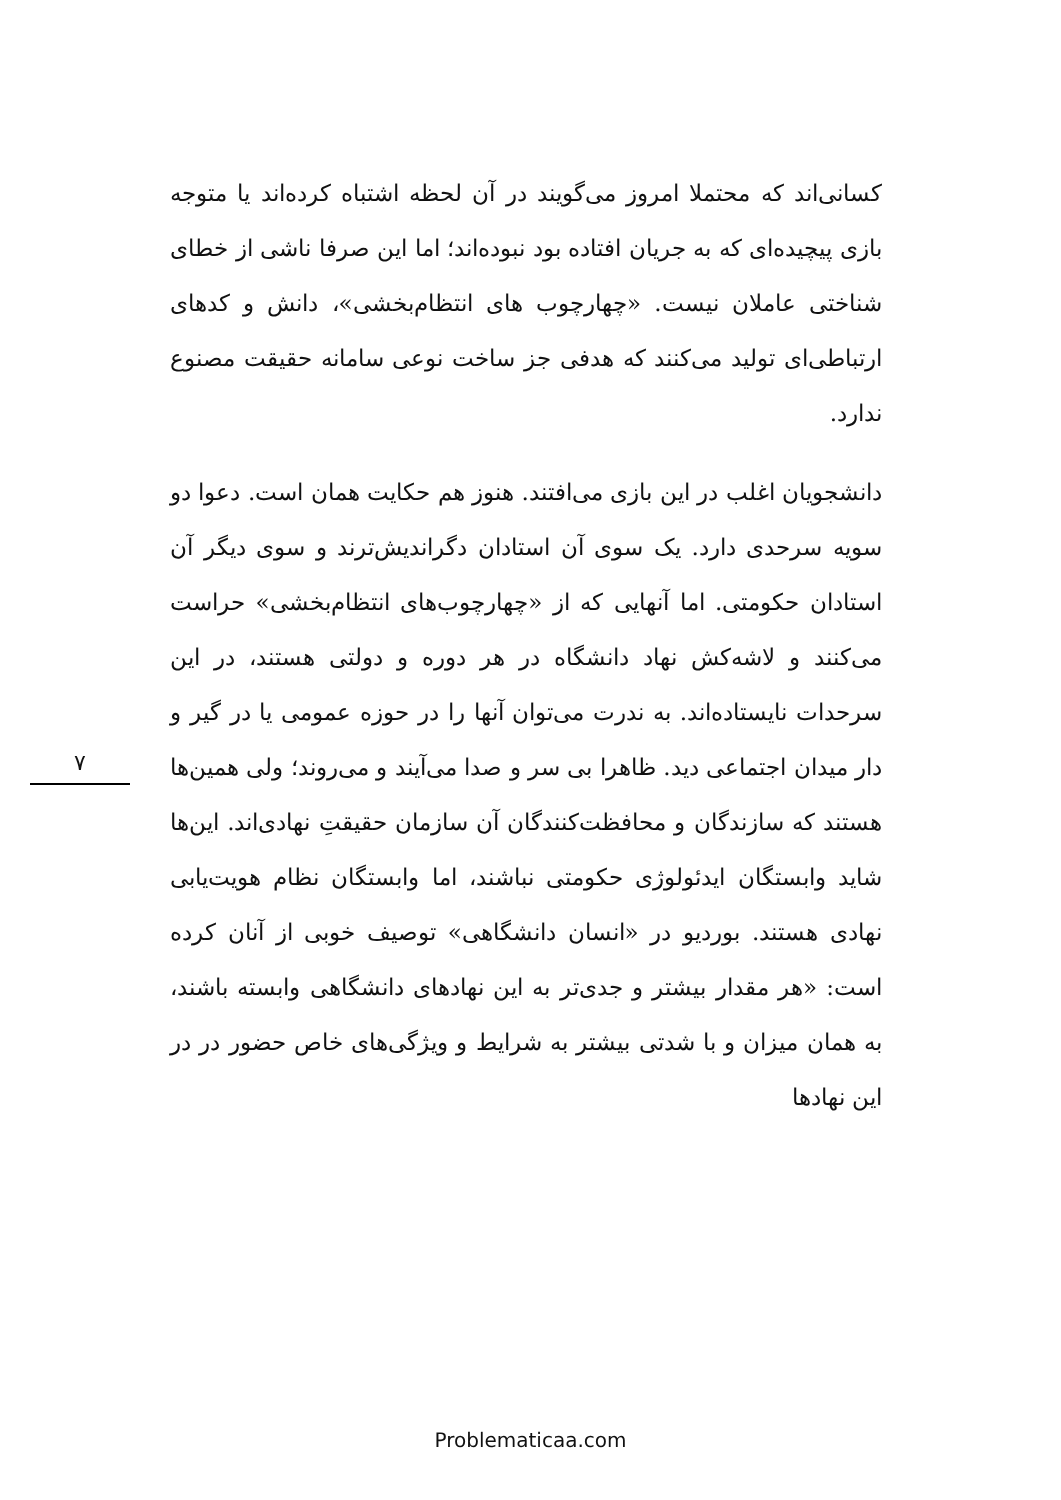۷
کسانی‌اند که محتملا امروز می‌گویند در آن لحظه اشتباه کرده‌اند یا متوجه بازی پیچیده‌ای که به جریان افتاده بود نبوده‌اند؛ اما این صرفا ناشی از خطای شناختی عاملان نیست. «چهارچوب های انتظام‌بخشی»، دانش و کدهای ارتباطی‌ای تولید می‌کنند که هدفی جز ساخت نوعی سامانه حقیقت مصنوع ندارد.
دانشجویان اغلب در این بازی می‌افتند. هنوز هم حکایت همان است. دعوا دو سویه سرحدی دارد. یک سوی آن استادان دگراندیش‌ترند و سوی دیگر آن استادان حکومتی. اما آنهایی که از «چهارچوب‌های انتظام‌بخشی» حراست می‌کنند و لاشه‌کش نهاد دانشگاه در هر دوره و دولتی هستند، در این سرحدات نایستاده‌اند. به ندرت می‌توان آنها را در حوزه عمومی یا در گیر و دار میدان اجتماعی دید. ظاهرا بی سر و صدا می‌آیند و می‌روند؛ ولی همین‌ها هستند که سازندگان و محافظت‌کنندگان آن سازمان حقیقتِ نهادی‌اند. این‌ها شاید وابستگان ایدئولوژی حکومتی نباشند، اما وابستگان نظام هویت‌یابی نهادی هستند. بوردیو در «انسان دانشگاهی» توصیف خوبی از آنان کرده است: «هر مقدار بیشتر و جدی‌تر به این نهادهای دانشگاهی وابسته باشند، به همان میزان و با شدتی بیشتر به شرایط و ویژگی‌های خاص حضور در در این نهادها
Problematicaa.com